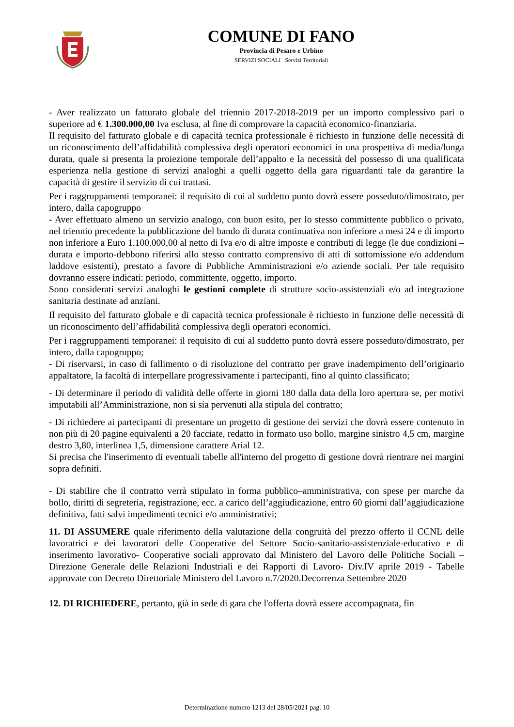COMUNE DI FANO
Provincia di Pesaro e Urbino
SERVIZI SOCIALI Servizi Territoriali
- Aver realizzato un fatturato globale del triennio 2017-2018-2019 per un importo complessivo pari o superiore ad € 1.300.000,00 Iva esclusa, al fine di comprovare la capacità economico-finanziaria.
Il requisito del fatturato globale e di capacità tecnica professionale è richiesto in funzione delle necessità di un riconoscimento dell’affidabilità complessiva degli operatori economici in una prospettiva di media/lunga durata, quale si presenta la proiezione temporale dell’appalto e la necessità del possesso di una qualificata esperienza nella gestione di servizi analoghi a quelli oggetto della gara riguardanti tale da garantire la capacità di gestire il servizio di cui trattasi.
Per i raggruppamenti temporanei: il requisito di cui al suddetto punto dovrà essere posseduto/dimostrato, per intero, dalla capogruppo
- Aver effettuato almeno un servizio analogo, con buon esito, per lo stesso committente pubblico o privato, nel triennio precedente la pubblicazione del bando di durata continuativa non inferiore a mesi 24 e di importo non inferiore a Euro 1.100.000,00 al netto di Iva e/o di altre imposte e contributi di legge (le due condizioni – durata e importo-debbono riferirsi allo stesso contratto comprensivo di atti di sottomissione e/o addendum laddove esistenti), prestato a favore di Pubbliche Amministrazioni e/o aziende sociali. Per tale requisito dovranno essere indicati: periodo, committente, oggetto, importo.
Sono considerati servizi analoghi le gestioni complete di strutture socio-assistenziali e/o ad integrazione sanitaria destinate ad anziani.
Il requisito del fatturato globale e di capacità tecnica professionale è richiesto in funzione delle necessità di un riconoscimento dell’affidabilità complessiva degli operatori economici.
Per i raggruppamenti temporanei: il requisito di cui al suddetto punto dovrà essere posseduto/dimostrato, per intero, dalla capogruppo;
- Di riservarsi, in caso di fallimento o di risoluzione del contratto per grave inadempimento dell’originario appaltatore, la facoltà di interpellare progressivamente i partecipanti, fino al quinto classificato;
- Di determinare il periodo di validità delle offerte in giorni 180 dalla data della loro apertura se, per motivi imputabili all’Amministrazione, non si sia pervenuti alla stipula del contratto;
- Di richiedere ai partecipanti di presentare un progetto di gestione dei servizi che dovrà essere contenuto in non più di 20 pagine equivalenti a 20 facciate, redatto in formato uso bollo, margine sinistro 4,5 cm, margine destro 3,80, interlinea 1,5, dimensione carattere Arial 12.
Si precisa che l'inserimento di eventuali tabelle all'interno del progetto di gestione dovrà rientrare nei margini sopra definiti.
- Di stabilire che il contratto verrà stipulato in forma pubblico–amministrativa, con spese per marche da bollo, diritti di segreteria, registrazione, ecc. a carico dell’aggiudicazione, entro 60 giorni dall’aggiudicazione definitiva, fatti salvi impedimenti tecnici e/o amministrativi;
11. DI ASSUMERE quale riferimento della valutazione della congruità del prezzo offerto il CCNL delle lavoratrici e dei lavoratori delle Cooperative del Settore Socio-sanitario-assistenziale-educativo e di inserimento lavorativo- Cooperative sociali approvato dal Ministero del Lavoro delle Politiche Sociali – Direzione Generale delle Relazioni Industriali e dei Rapporti di Lavoro- Div.IV aprile 2019 - Tabelle approvate con Decreto Direttoriale Ministero del Lavoro n.7/2020.Decorrenza Settembre 2020
12. DI RICHIEDERE, pertanto, già in sede di gara che l'offerta dovrà essere accompagnata, fin
Determinazione numero 1213 del 28/05/2021 pag. 10